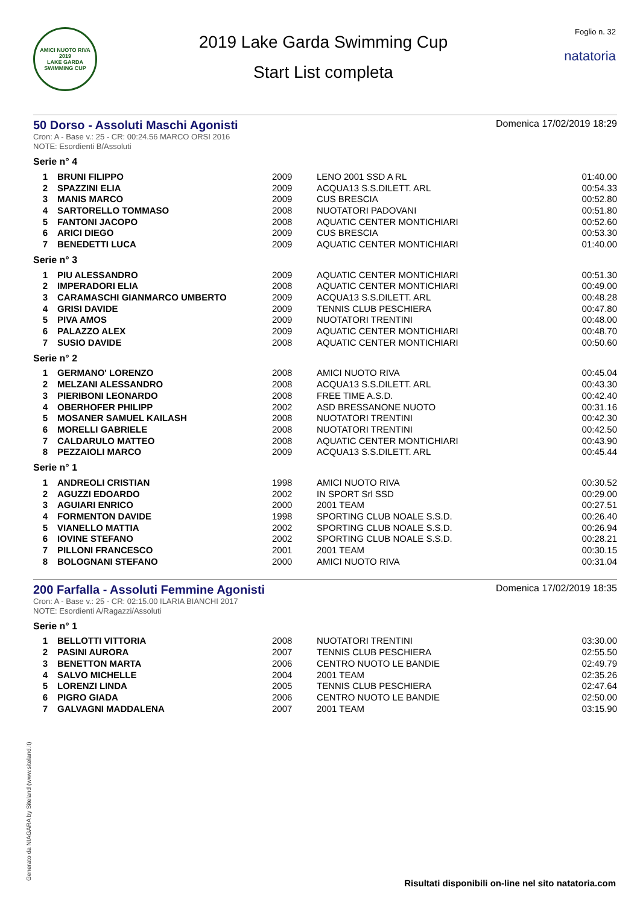AMICI NUOTO RIVA
2019
LAKE GARDA SWIMMING CUP
2019 Lake Garda Swimming Cup
Start List completa
Foglio n. 32
natatoria
50 Dorso - Assoluti Maschi Agonisti
Domenica 17/02/2019 18:29
Cron: A - Base v.: 25 - CR: 00:24.56 MARCO ORSI 2016
NOTE: Esordienti B/Assoluti
Serie n° 4
| 1 | BRUNI FILIPPO | 2009 | LENO 2001 SSD A RL | 01:40.00 |
| 2 | SPAZZINI ELIA | 2009 | ACQUA13 S.S.DILETT. ARL | 00:54.33 |
| 3 | MANIS MARCO | 2009 | CUS BRESCIA | 00:52.80 |
| 4 | SARTORELLO TOMMASO | 2008 | NUOTATORI PADOVANI | 00:51.80 |
| 5 | FANTONI JACOPO | 2008 | AQUATIC CENTER MONTICHIARI | 00:52.60 |
| 6 | ARICI DIEGO | 2009 | CUS BRESCIA | 00:53.30 |
| 7 | BENEDETTI LUCA | 2009 | AQUATIC CENTER MONTICHIARI | 01:40.00 |
Serie n° 3
| 1 | PIU ALESSANDRO | 2009 | AQUATIC CENTER MONTICHIARI | 00:51.30 |
| 2 | IMPERADORI ELIA | 2008 | AQUATIC CENTER MONTICHIARI | 00:49.00 |
| 3 | CARAMASCHI GIANMARCO UMBERTO | 2009 | ACQUA13 S.S.DILETT. ARL | 00:48.28 |
| 4 | GRISI DAVIDE | 2009 | TENNIS CLUB PESCHIERA | 00:47.80 |
| 5 | PIVA AMOS | 2009 | NUOTATORI TRENTINI | 00:48.00 |
| 6 | PALAZZO ALEX | 2009 | AQUATIC CENTER MONTICHIARI | 00:48.70 |
| 7 | SUSIO DAVIDE | 2008 | AQUATIC CENTER MONTICHIARI | 00:50.60 |
Serie n° 2
| 1 | GERMANO' LORENZO | 2008 | AMICI NUOTO RIVA | 00:45.04 |
| 2 | MELZANI ALESSANDRO | 2008 | ACQUA13 S.S.DILETT. ARL | 00:43.30 |
| 3 | PIERIBONI LEONARDO | 2008 | FREE TIME A.S.D. | 00:42.40 |
| 4 | OBERHOFER PHILIPP | 2002 | ASD BRESSANONE NUOTO | 00:31.16 |
| 5 | MOSANER SAMUEL KAILASH | 2008 | NUOTATORI TRENTINI | 00:42.30 |
| 6 | MORELLI GABRIELE | 2008 | NUOTATORI TRENTINI | 00:42.50 |
| 7 | CALDARULO MATTEO | 2008 | AQUATIC CENTER MONTICHIARI | 00:43.90 |
| 8 | PEZZAIOLI MARCO | 2009 | ACQUA13 S.S.DILETT. ARL | 00:45.44 |
Serie n° 1
| 1 | ANDREOLI CRISTIAN | 1998 | AMICI NUOTO RIVA | 00:30.52 |
| 2 | AGUZZI EDOARDO | 2002 | IN SPORT Srl SSD | 00:29.00 |
| 3 | AGUIARI ENRICO | 2000 | 2001 TEAM | 00:27.51 |
| 4 | FORMENTON DAVIDE | 1998 | SPORTING CLUB NOALE S.S.D. | 00:26.40 |
| 5 | VIANELLO MATTIA | 2002 | SPORTING CLUB NOALE S.S.D. | 00:26.94 |
| 6 | IOVINE STEFANO | 2002 | SPORTING CLUB NOALE S.S.D. | 00:28.21 |
| 7 | PILLONI FRANCESCO | 2001 | 2001 TEAM | 00:30.15 |
| 8 | BOLOGNANI STEFANO | 2000 | AMICI NUOTO RIVA | 00:31.04 |
200 Farfalla - Assoluti Femmine Agonisti
Domenica 17/02/2019 18:35
Cron: A - Base v.: 25 - CR: 02:15.00 ILARIA BIANCHI 2017
NOTE: Esordienti A/Ragazzi/Assoluti
Serie n° 1
| 1 | BELLOTTI VITTORIA | 2008 | NUOTATORI TRENTINI | 03:30.00 |
| 2 | PASINI AURORA | 2007 | TENNIS CLUB PESCHIERA | 02:55.50 |
| 3 | BENETTON MARTA | 2006 | CENTRO NUOTO LE BANDIE | 02:49.79 |
| 4 | SALVO MICHELLE | 2004 | 2001 TEAM | 02:35.26 |
| 5 | LORENZI LINDA | 2005 | TENNIS CLUB PESCHIERA | 02:47.64 |
| 6 | PIGRO GIADA | 2006 | CENTRO NUOTO LE BANDIE | 02:50.00 |
| 7 | GALVAGNI MADDALENA | 2007 | 2001 TEAM | 03:15.90 |
Generato da NIAGARA by Siteland (www.siteland.it)
Risultati disponibili on-line nel sito natatoria.com